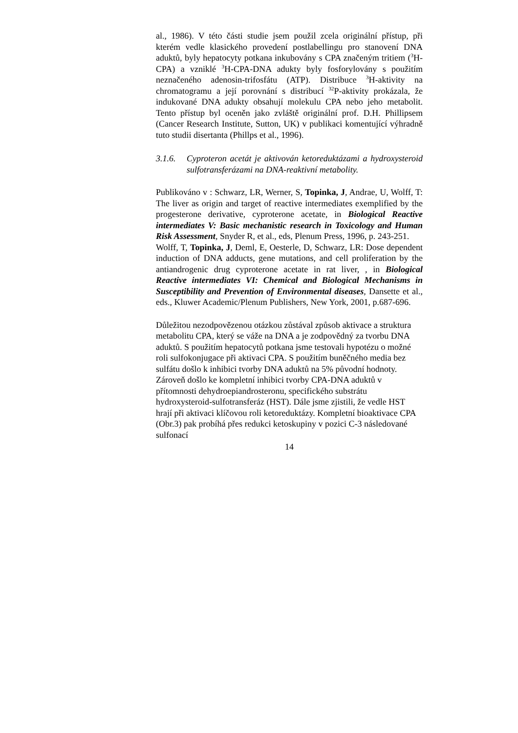al., 1986). V této části studie jsem použil zcela originální přístup, při kterém vedle klasického provedení postlabellingu pro stanovení DNA aduktů, byly hepatocyty potkana inkubovány s CPA značeným tritiem (<sup>3</sup>H-CPA) a vzniklé <sup>3</sup>H-CPA-DNA adukty byly fosforylovány s použitím neznačeného adenosin-trifosfátu (ATP). Distribuce <sup>3</sup>H-aktivity na chromatogramu a její porovnání s distribucí <sup>32</sup>P-aktivity prokázala, že indukované DNA adukty obsahují molekulu CPA nebo jeho metabolit. Tento přístup byl oceněn jako zvláště originální prof. D.H. Phillipsem (Cancer Research Institute, Sutton, UK) v publikaci komentující výhradně tuto studii disertanta (Phillps et al., 1996).
3.1.6. Cyproteron acetát je aktivován ketoreduktázami a hydroxysteroid sulfotransferázami na DNA-reaktivní metabolity.
Publikováno v : Schwarz, LR, Werner, S, Topinka, J, Andrae, U, Wolff, T: The liver as origin and target of reactive intermediates exemplified by the progesterone derivative, cyproterone acetate, in Biological Reactive intermediates V: Basic mechanistic research in Toxicology and Human Risk Assessment, Snyder R, et al., eds, Plenum Press, 1996, p. 243-251.
Wolff, T, Topinka, J, Deml, E, Oesterle, D, Schwarz, LR: Dose dependent induction of DNA adducts, gene mutations, and cell proliferation by the antiandrogenic drug cyproterone acetate in rat liver, , in Biological Reactive intermediates VI: Chemical and Biological Mechanisms in Susceptibility and Prevention of Environmental diseases, Dansette et al., eds., Kluwer Academic/Plenum Publishers, New York, 2001, p.687-696.
Důležitou nezodpovězenou otázkou zůstával způsob aktivace a struktura metabolitu CPA, který se váže na DNA a je zodpovědný za tvorbu DNA aduktů. S použitím hepatocytů potkana jsme testovali hypotézu o možné roli sulfokonjugace při aktivaci CPA. S použitím buněčného media bez sulfátu došlo k inhibici tvorby DNA aduktů na 5% původní hodnoty. Zároveň došlo ke kompletní inhibici tvorby CPA-DNA aduktů v přítomnosti dehydroepiandrosteronu, specifického substrátu hydroxysteroid-sulfotransferáz (HST). Dále jsme zjistili, že vedle HST hrají při aktivaci klíčovou roli ketoreduktázy. Kompletní bioaktivace CPA (Obr.3) pak probíhá přes redukci ketoskupiny v pozici C-3 následované sulfonací
14